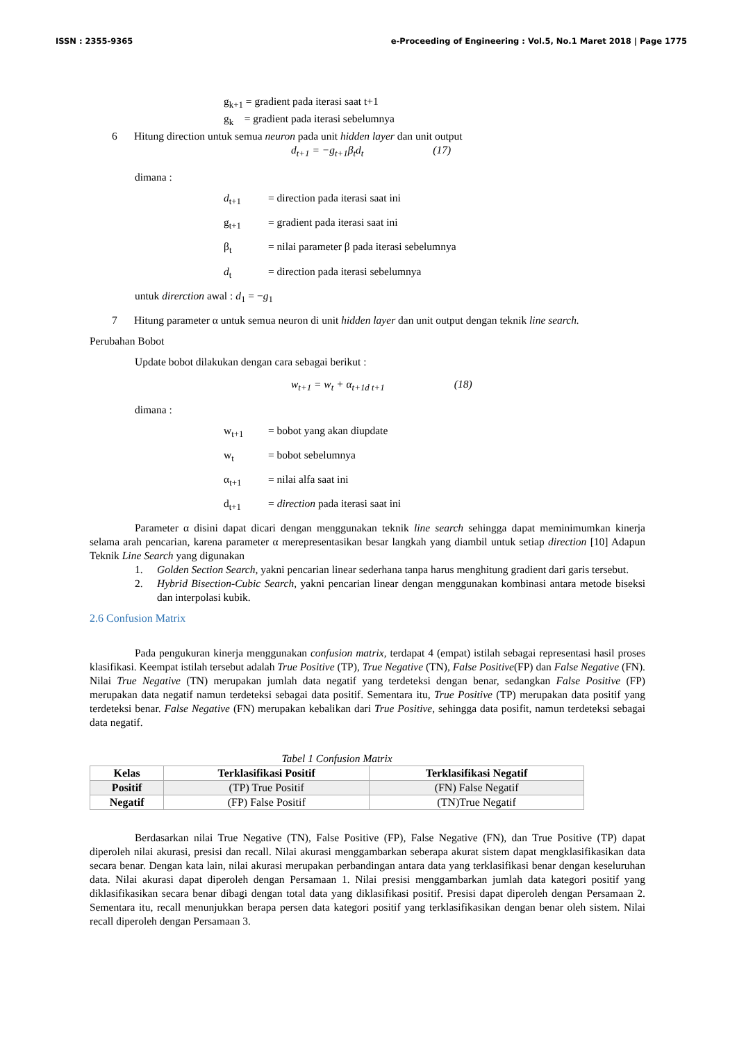ISSN : 2355-9365 e-Proceeding of Engineering : Vol.5, No.1 Maret 2018 | Page 1775
g<sub>k+1</sub> = gradient pada iterasi saat t+1
g<sub>k</sub> = gradient pada iterasi sebelumnya
6 Hitung direction untuk semua neuron pada unit hidden layer dan unit output
d<sub>t+1</sub> = −g<sub>t+1</sub>β<sub>t</sub>d<sub>t</sub> (17)
dimana :
d<sub>t+1</sub> = direction pada iterasi saat ini
g<sub>t+1</sub> = gradient pada iterasi saat ini
β<sub>t</sub> = nilai parameter β pada iterasi sebelumnya
d<sub>t</sub> = direction pada iterasi sebelumnya
untuk direrction awal : d<sub>1</sub> = −g<sub>1</sub>
7 Hitung parameter α untuk semua neuron di unit hidden layer dan unit output dengan teknik line search.
Perubahan Bobot
Update bobot dilakukan dengan cara sebagai berikut :
w<sub>t+1</sub> = w<sub>t</sub> + α<sub>t+1</sub><sub>d t+1</sub> (18)
dimana :
w<sub>t+1</sub> = bobot yang akan diupdate
w<sub>t</sub> = bobot sebelumnya
α<sub>t+1</sub> = nilai alfa saat ini
d<sub>t+1</sub> = direction pada iterasi saat ini
Parameter α disini dapat dicari dengan menggunakan teknik line search sehingga dapat meminimumkan kinerja selama arah pencarian, karena parameter α merepresentasikan besar langkah yang diambil untuk setiap direction [10] Adapun Teknik Line Search yang digunakan
1. Golden Section Search, yakni pencarian linear sederhana tanpa harus menghitung gradient dari garis tersebut.
2. Hybrid Bisection-Cubic Search, yakni pencarian linear dengan menggunakan kombinasi antara metode biseksi dan interpolasi kubik.
2.6 Confusion Matrix
Pada pengukuran kinerja menggunakan confusion matrix, terdapat 4 (empat) istilah sebagai representasi hasil proses klasifikasi. Keempat istilah tersebut adalah True Positive (TP), True Negative (TN), False Positive(FP) dan False Negative (FN). Nilai True Negative (TN) merupakan jumlah data negatif yang terdeteksi dengan benar, sedangkan False Positive (FP) merupakan data negatif namun terdeteksi sebagai data positif. Sementara itu, True Positive (TP) merupakan data positif yang terdeteksi benar. False Negative (FN) merupakan kebalikan dari True Positive, sehingga data posifit, namun terdeteksi sebagai data negatif.
Tabel 1 Confusion Matrix
| Kelas | Terklasifikasi Positif | Terklasifikasi Negatif |
| --- | --- | --- |
| Positif | (TP) True Positif | (FN) False Negatif |
| Negatif | (FP) False Positif | (TN)True Negatif |
Berdasarkan nilai True Negative (TN), False Positive (FP), False Negative (FN), dan True Positive (TP) dapat diperoleh nilai akurasi, presisi dan recall. Nilai akurasi menggambarkan seberapa akurat sistem dapat mengklasifikasikan data secara benar. Dengan kata lain, nilai akurasi merupakan perbandingan antara data yang terklasifikasi benar dengan keseluruhan data. Nilai akurasi dapat diperoleh dengan Persamaan 1. Nilai presisi menggambarkan jumlah data kategori positif yang diklasifikasikan secara benar dibagi dengan total data yang diklasifikasi positif. Presisi dapat diperoleh dengan Persamaan 2. Sementara itu, recall menunjukkan berapa persen data kategori positif yang terklasifikasikan dengan benar oleh sistem. Nilai recall diperoleh dengan Persamaan 3.